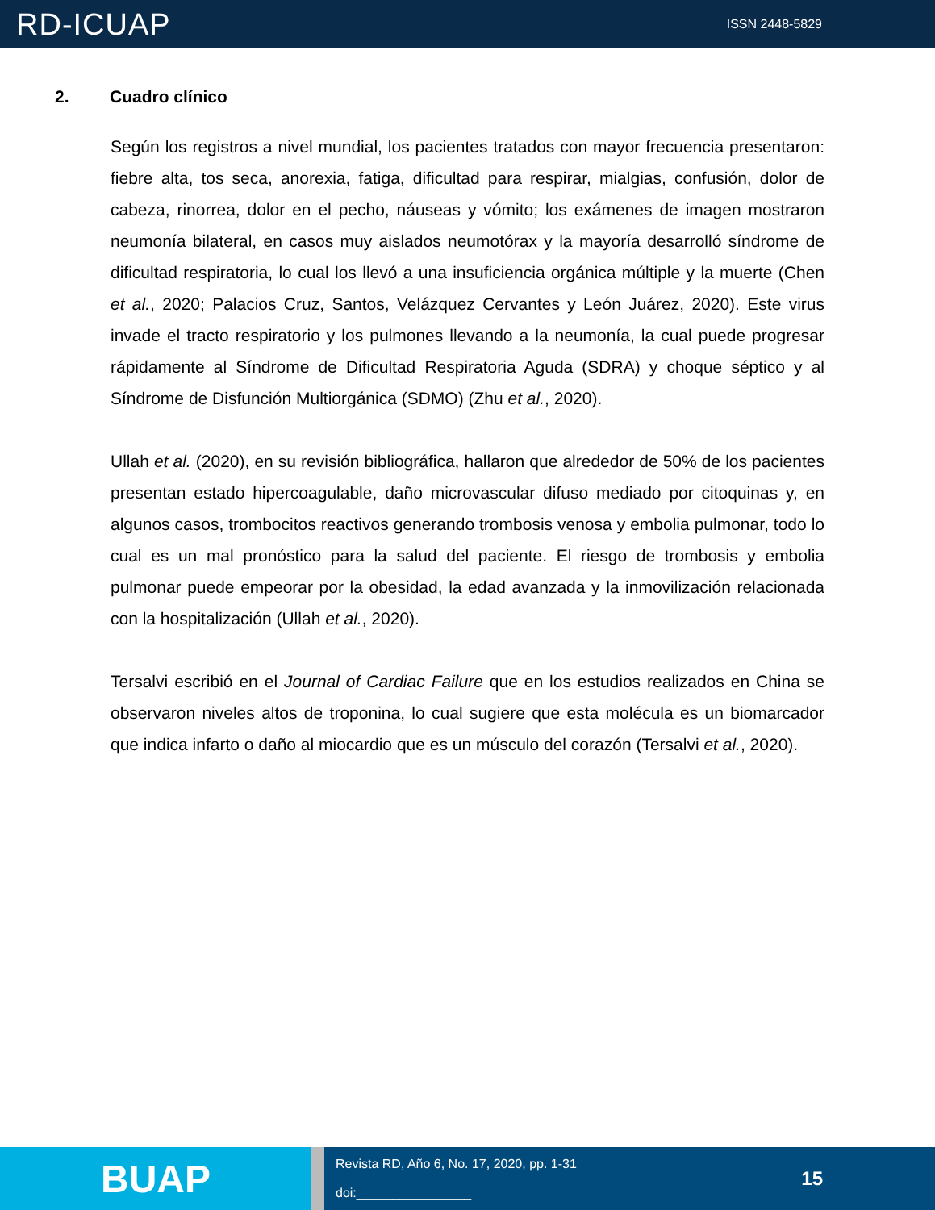RD-ICUAP
ISSN 2448-5829
2. Cuadro clínico
Según los registros a nivel mundial, los pacientes tratados con mayor frecuencia presentaron: fiebre alta, tos seca, anorexia, fatiga, dificultad para respirar, mialgias, confusión, dolor de cabeza, rinorrea, dolor en el pecho, náuseas y vómito; los exámenes de imagen mostraron neumonía bilateral, en casos muy aislados neumotórax y la mayoría desarrolló síndrome de dificultad respiratoria, lo cual los llevó a una insuficiencia orgánica múltiple y la muerte (Chen et al., 2020; Palacios Cruz, Santos, Velázquez Cervantes y León Juárez, 2020). Este virus invade el tracto respiratorio y los pulmones llevando a la neumonía, la cual puede progresar rápidamente al Síndrome de Dificultad Respiratoria Aguda (SDRA) y choque séptico y al Síndrome de Disfunción Multiorgánica (SDMO) (Zhu et al., 2020).
Ullah et al. (2020), en su revisión bibliográfica, hallaron que alrededor de 50% de los pacientes presentan estado hipercoagulable, daño microvascular difuso mediado por citoquinas y, en algunos casos, trombocitos reactivos generando trombosis venosa y embolia pulmonar, todo lo cual es un mal pronóstico para la salud del paciente. El riesgo de trombosis y embolia pulmonar puede empeorar por la obesidad, la edad avanzada y la inmovilización relacionada con la hospitalización (Ullah et al., 2020).
Tersalvi escribió en el Journal of Cardiac Failure que en los estudios realizados en China se observaron niveles altos de troponina, lo cual sugiere que esta molécula es un biomarcador que indica infarto o daño al miocardio que es un músculo del corazón (Tersalvi et al., 2020).
BUAP
Revista RD, Año 6, No. 17, 2020, pp. 1-31
doi:________________
15